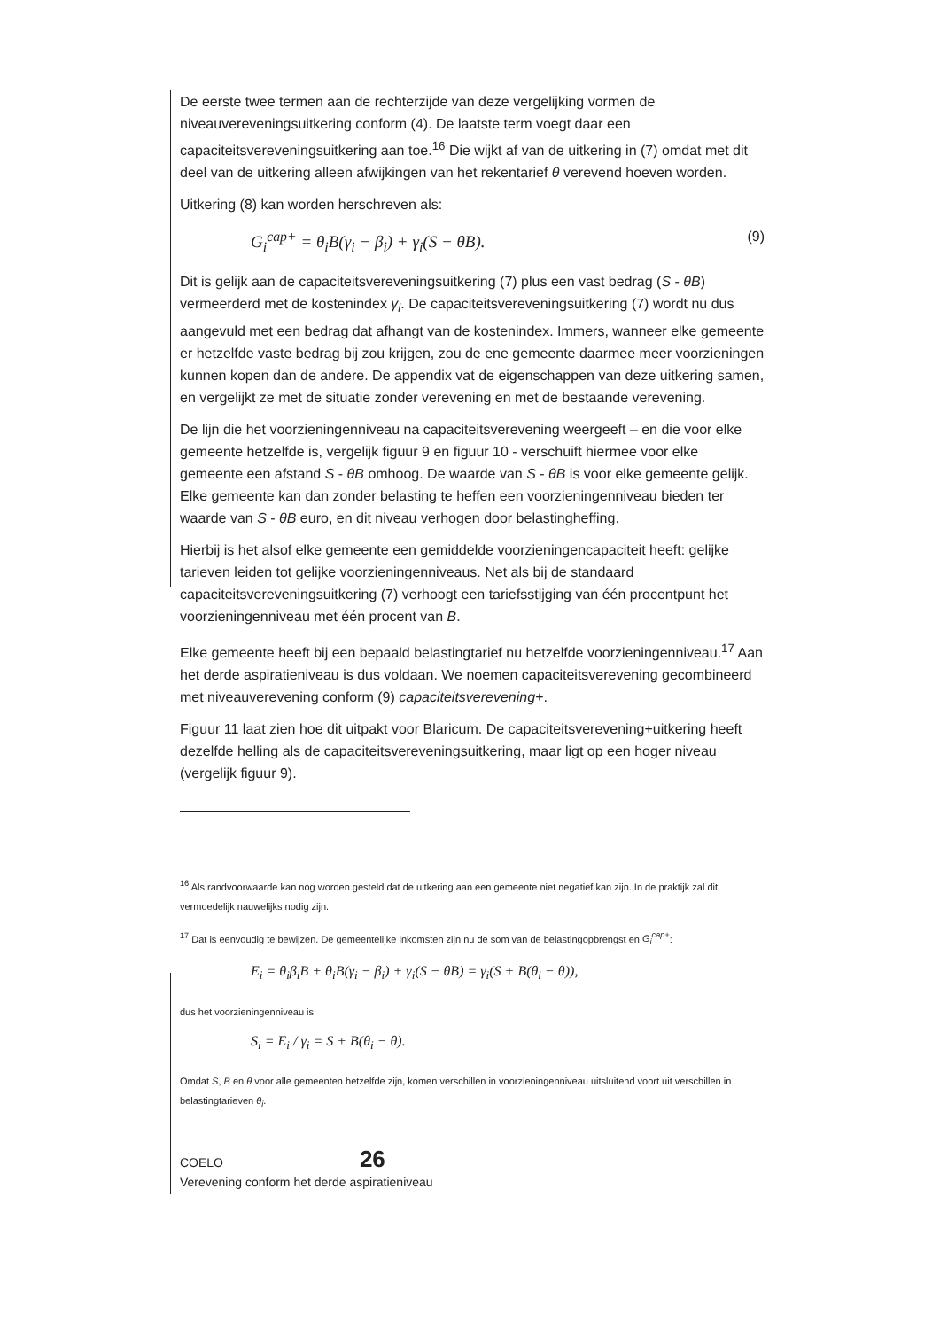De eerste twee termen aan de rechterzijde van deze vergelijking vormen de niveauvereveningsuitkering conform (4). De laatste term voegt daar een capaciteitsvereveningsuitkering aan toe.<sup>16</sup> Die wijkt af van de uitkering in (7) omdat met dit deel van de uitkering alleen afwijkingen van het rekentarief θ verevend hoeven worden.
Uitkering (8) kan worden herschreven als:
G<sub>i</sub><sup>cap+</sup> = θ<sub>i</sub>B(γ<sub>i</sub> − β<sub>i</sub>) + γ<sub>i</sub>(S − θB). (9)
Dit is gelijk aan de capaciteitsvereveningsuitkering (7) plus een vast bedrag (S - θB) vermeerderd met de kostenindex γ<sub>i</sub>. De capaciteitsvereveningsuitkering (7) wordt nu dus aangevuld met een bedrag dat afhangt van de kostenindex. Immers, wanneer elke gemeente er hetzelfde vaste bedrag bij zou krijgen, zou de ene gemeente daarmee meer voorzieningen kunnen kopen dan de andere. De appendix vat de eigenschappen van deze uitkering samen, en vergelijkt ze met de situatie zonder verevening en met de bestaande verevening.
De lijn die het voorzieningenniveau na capaciteitsverevening weergeeft – en die voor elke gemeente hetzelfde is, vergelijk figuur 9 en figuur 10 - verschuift hiermee voor elke gemeente een afstand S - θB omhoog. De waarde van S - θB is voor elke gemeente gelijk. Elke gemeente kan dan zonder belasting te heffen een voorzieningenniveau bieden ter waarde van S - θB euro, en dit niveau verhogen door belastingheffing.
Hierbij is het alsof elke gemeente een gemiddelde voorzieningencapaciteit heeft: gelijke tarieven leiden tot gelijke voorzieningenniveaus. Net als bij de standaard capaciteitsvereveningsuitkering (7) verhoogt een tariefsstijging van één procentpunt het voorzieningenniveau met één procent van B.
Elke gemeente heeft bij een bepaald belastingtarief nu hetzelfde voorzieningenniveau.<sup>17</sup> Aan het derde aspiratieniveau is dus voldaan. We noemen capaciteitsverevening gecombineerd met niveauverevening conform (9) capaciteitsverevening+.
Figuur 11 laat zien hoe dit uitpakt voor Blaricum. De capaciteitsverevening+uitkering heeft dezelfde helling als de capaciteitsvereveningsuitkering, maar ligt op een hoger niveau (vergelijk figuur 9).
<sup>16</sup> Als randvoorwaarde kan nog worden gesteld dat de uitkering aan een gemeente niet negatief kan zijn. In de praktijk zal dit vermoedelijk nauwelijks nodig zijn.
<sup>17</sup> Dat is eenvoudig te bewijzen. De gemeentelijke inkomsten zijn nu de som van de belastingopbrengst en G<sub>i</sub><sup>cap+</sup>:
E<sub>i</sub> = θ<sub>i</sub>β<sub>i</sub>B + θ<sub>i</sub>B(γ<sub>i</sub> − β<sub>i</sub>) + γ<sub>i</sub>(S − θB) = γ<sub>i</sub>(S + B(θ<sub>i</sub> − θ)),
dus het voorzieningenniveau is
S<sub>i</sub> = E<sub>i</sub> / γ<sub>i</sub> = S + B(θ<sub>i</sub> − θ).
Omdat S, B en θ voor alle gemeenten hetzelfde zijn, komen verschillen in voorzieningenniveau uitsluitend voort uit verschillen in belastingtarieven θ<sub>i</sub>.
COELO 26
Verevening conform het derde aspiratieniveau